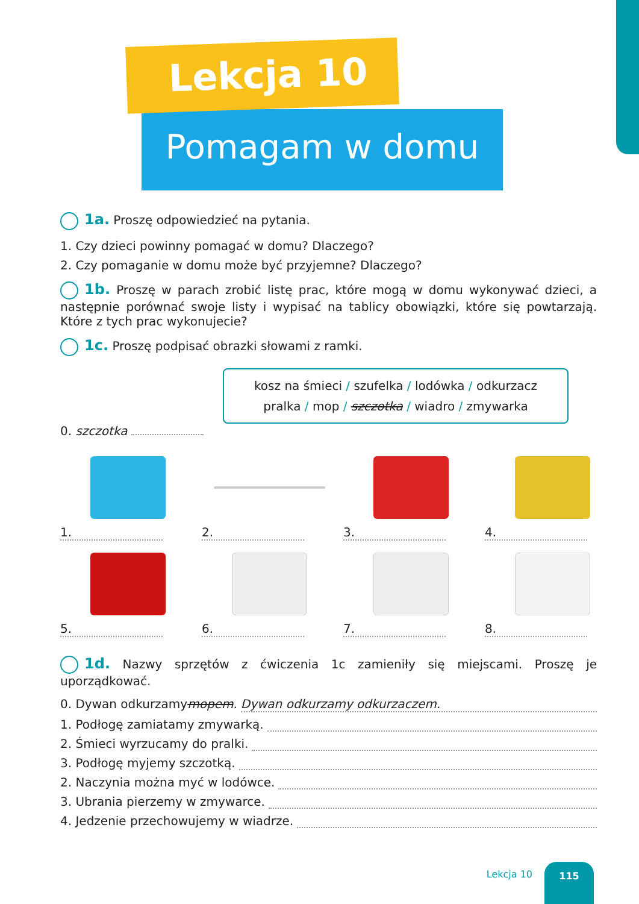Lekcja 10
Pomagam w domu
1a. Proszę odpowiedzieć na pytania.
1. Czy dzieci powinny pomagać w domu? Dlaczego?
2. Czy pomaganie w domu może być przyjemne? Dlaczego?
1b. Proszę w parach zrobić listę prac, które mogą w domu wykonywać dzieci, a następnie porównać swoje listy i wypisać na tablicy obowiązki, które się powtarzają. Które z tych prac wykonujecie?
1c. Proszę podpisać obrazki słowami z ramki.
kosz na śmieci / szufelka / lodówka / odkurzacz
pralka / mop / szczotka / wiadro / zmywarka
0. szczotka
1.
2.
3.
4.
5.
6.
7.
8.
1d. Nazwy sprzętów z ćwiczenia 1c zamieniły się miejscami. Proszę je uporządkować.
0. Dywan odkurzamy mopem. Dywan odkurzamy odkurzaczem.
1. Podłogę zamiatamy zmywarką.
2. Śmieci wyrzucamy do pralki.
3. Podłogę myjemy szczotką.
2. Naczynia można myć w lodówce.
3. Ubrania pierzemy w zmywarce.
4. Jedzenie przechowujemy w wiadrze.
Lekcja 10
115